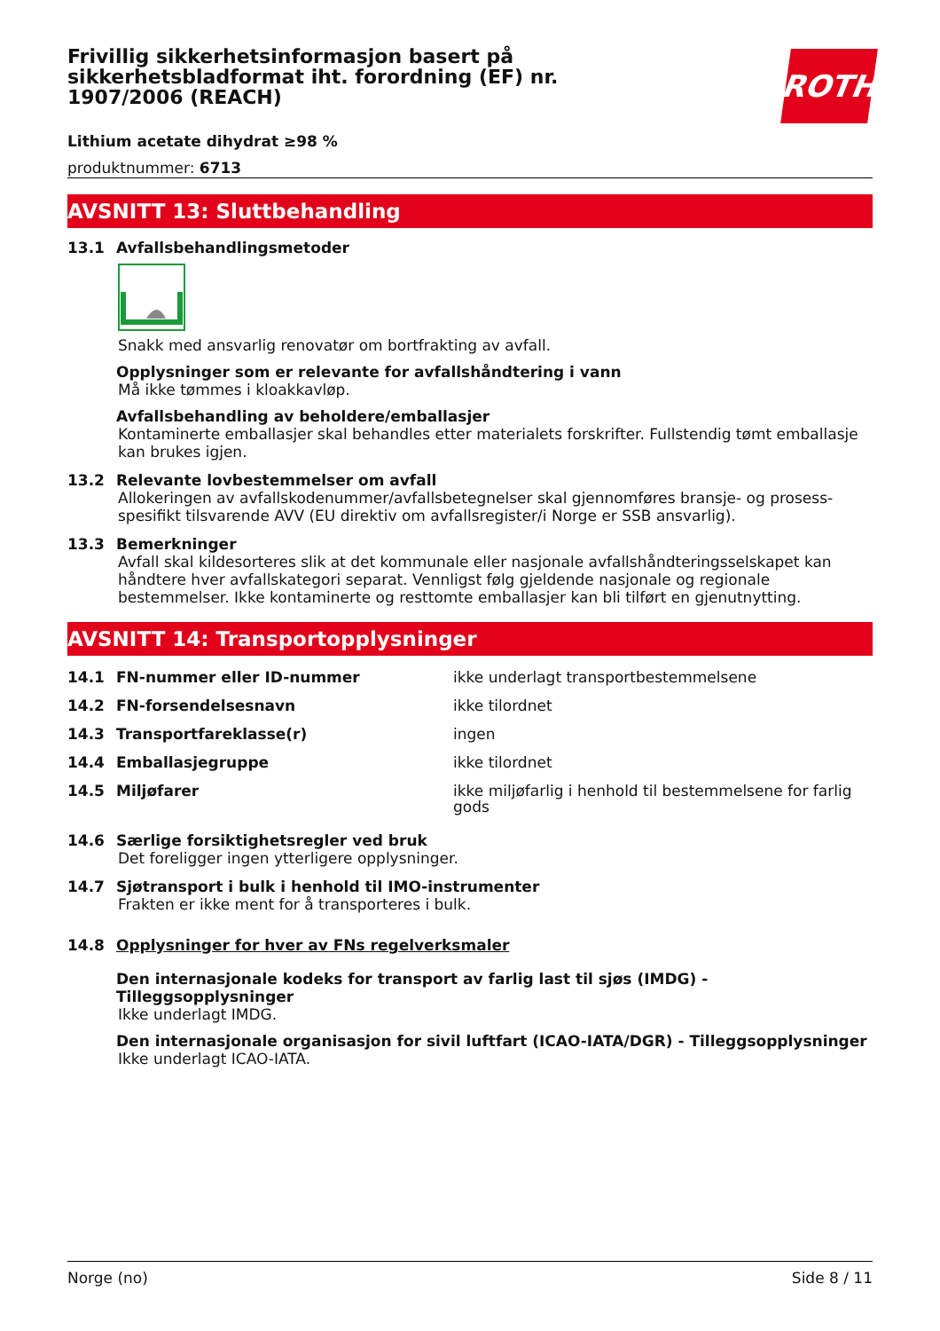Frivillig sikkerhetsinformasjon basert på sikkerhetsbladformat iht. forordning (EF) nr. 1907/2006 (REACH)
ROTH
Lithium acetate dihydrat ≥98 %
produktnummer: 6713
AVSNITT 13: Sluttbehandling
13.1 Avfallsbehandlingsmetoder
Snakk med ansvarlig renovatør om bortfrakting av avfall.
Opplysninger som er relevante for avfallshåndtering i vann
Må ikke tømmes i kloakkavløp.
Avfallsbehandling av beholdere/emballasjer
Kontaminerte emballasjer skal behandles etter materialets forskrifter. Fullstendig tømt emballasje kan brukes igjen.
13.2 Relevante lovbestemmelser om avfall
Allokeringen av avfallskodenummer/avfallsbetegnelser skal gjennomføres bransje- og prosess-spesifikt tilsvarende AVV (EU direktiv om avfallsregister/i Norge er SSB ansvarlig).
13.3 Bemerkninger
Avfall skal kildesorteres slik at det kommunale eller nasjonale avfallshåndteringsselskapet kan håndtere hver avfallskategori separat. Vennligst følg gjeldende nasjonale og regionale bestemmelser. Ikke kontaminerte og resttomte emballasjer kan bli tilført en gjenutnytting.
AVSNITT 14: Transportopplysninger
| 14.1 | FN-nummer eller ID-nummer | ikke underlagt transportbestemmelsene |
| 14.2 | FN-forsendelsesnavn | ikke tilordnet |
| 14.3 | Transportfareklasse(r) | ingen |
| 14.4 | Emballasjegruppe | ikke tilordnet |
| 14.5 | Miljøfarer | ikke miljøfarlig i henhold til bestemmelsene for farlig gods |
14.6 Særlige forsiktighetsregler ved bruk
Det foreligger ingen ytterligere opplysninger.
14.7 Sjøtransport i bulk i henhold til IMO-instrumenter
Frakten er ikke ment for å transporteres i bulk.
14.8 Opplysninger for hver av FNs regelverksmaler
Den internasjonale kodeks for transport av farlig last til sjøs (IMDG) - Tilleggsopplysninger
Ikke underlagt IMDG.
Den internasjonale organisasjon for sivil luftfart (ICAO-IATA/DGR) - Tilleggsopplysninger
Ikke underlagt ICAO-IATA.
Norge (no) Side 8 / 11